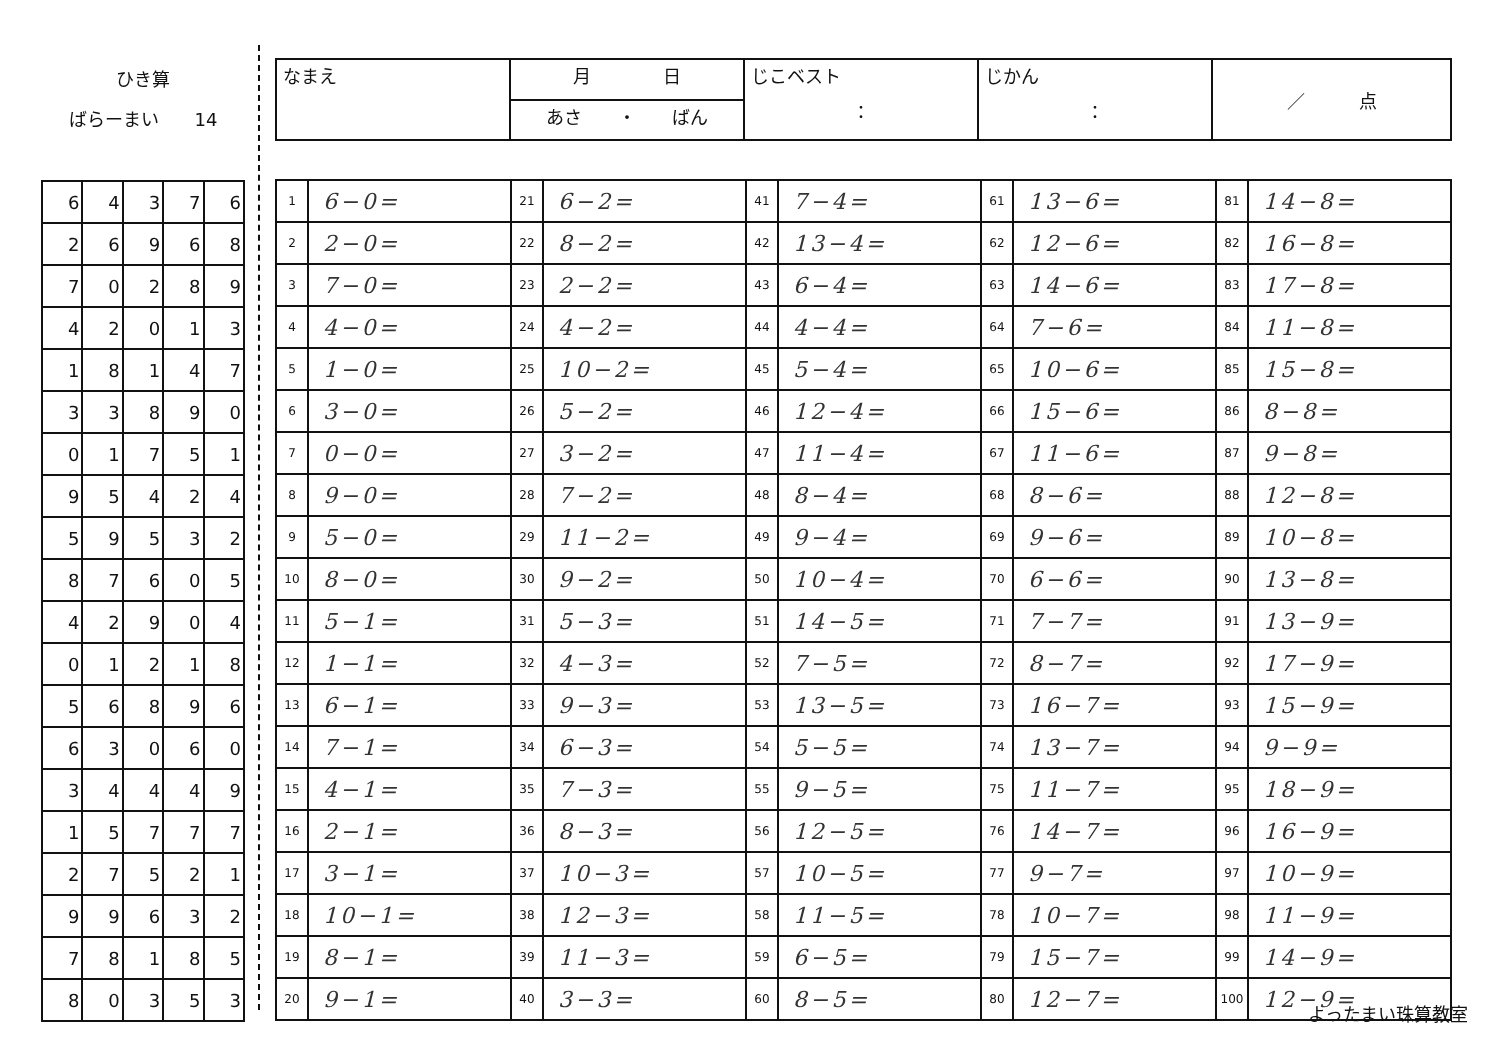ひき算
ばらーまい　　14
| 6 | 4 | 3 | 7 | 6 |
| 2 | 6 | 9 | 6 | 8 |
| 7 | 0 | 2 | 8 | 9 |
| 4 | 2 | 0 | 1 | 3 |
| 1 | 8 | 1 | 4 | 7 |
| 3 | 3 | 8 | 9 | 0 |
| 0 | 1 | 7 | 5 | 1 |
| 9 | 5 | 4 | 2 | 4 |
| 5 | 9 | 5 | 3 | 2 |
| 8 | 7 | 6 | 0 | 5 |
| 4 | 2 | 9 | 0 | 4 |
| 0 | 1 | 2 | 1 | 8 |
| 5 | 6 | 8 | 9 | 6 |
| 6 | 3 | 0 | 6 | 0 |
| 3 | 4 | 4 | 4 | 9 |
| 1 | 5 | 7 | 7 | 7 |
| 2 | 7 | 5 | 2 | 1 |
| 9 | 9 | 6 | 3 | 2 |
| 7 | 8 | 1 | 8 | 5 |
| 8 | 0 | 3 | 5 | 3 |
| なまえ | 月 日 | じこベスト ： | じかん ： | ／ 点 |
| | あさ ・ ばん | | | |
| 1 | 6−0= | 21 | 6−2= | 41 | 7−4= | 61 | 13−6= | 81 | 14−8= |
| 2 | 2−0= | 22 | 8−2= | 42 | 13−4= | 62 | 12−6= | 82 | 16−8= |
| 3 | 7−0= | 23 | 2−2= | 43 | 6−4= | 63 | 14−6= | 83 | 17−8= |
| 4 | 4−0= | 24 | 4−2= | 44 | 4−4= | 64 | 7−6= | 84 | 11−8= |
| 5 | 1−0= | 25 | 10−2= | 45 | 5−4= | 65 | 10−6= | 85 | 15−8= |
| 6 | 3−0= | 26 | 5−2= | 46 | 12−4= | 66 | 15−6= | 86 | 8−8= |
| 7 | 0−0= | 27 | 3−2= | 47 | 11−4= | 67 | 11−6= | 87 | 9−8= |
| 8 | 9−0= | 28 | 7−2= | 48 | 8−4= | 68 | 8−6= | 88 | 12−8= |
| 9 | 5−0= | 29 | 11−2= | 49 | 9−4= | 69 | 9−6= | 89 | 10−8= |
| 10 | 8−0= | 30 | 9−2= | 50 | 10−4= | 70 | 6−6= | 90 | 13−8= |
| 11 | 5−1= | 31 | 5−3= | 51 | 14−5= | 71 | 7−7= | 91 | 13−9= |
| 12 | 1−1= | 32 | 4−3= | 52 | 7−5= | 72 | 8−7= | 92 | 17−9= |
| 13 | 6−1= | 33 | 9−3= | 53 | 13−5= | 73 | 16−7= | 93 | 15−9= |
| 14 | 7−1= | 34 | 6−3= | 54 | 5−5= | 74 | 13−7= | 94 | 9−9= |
| 15 | 4−1= | 35 | 7−3= | 55 | 9−5= | 75 | 11−7= | 95 | 18−9= |
| 16 | 2−1= | 36 | 8−3= | 56 | 12−5= | 76 | 14−7= | 96 | 16−9= |
| 17 | 3−1= | 37 | 10−3= | 57 | 10−5= | 77 | 9−7= | 97 | 10−9= |
| 18 | 10−1= | 38 | 12−3= | 58 | 11−5= | 78 | 10−7= | 98 | 11−9= |
| 19 | 8−1= | 39 | 11−3= | 59 | 6−5= | 79 | 15−7= | 99 | 14−9= |
| 20 | 9−1= | 40 | 3−3= | 60 | 8−5= | 80 | 12−7= | 100 | 12−9= |
よったまい珠算教室